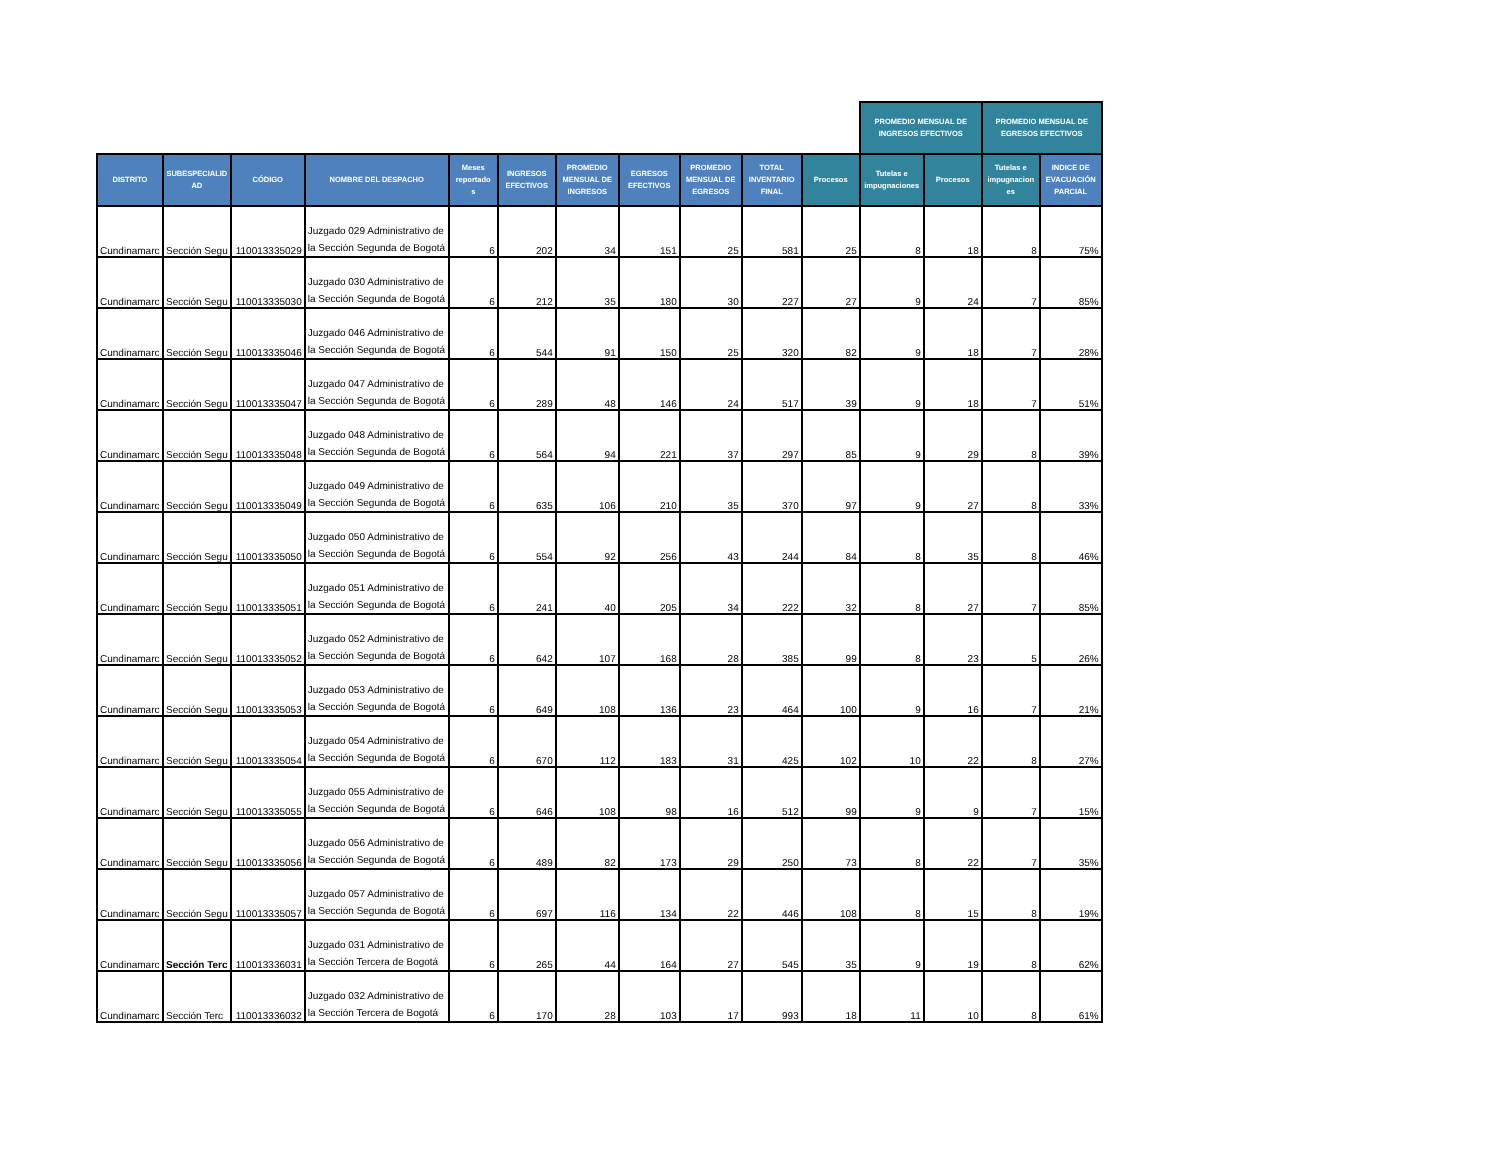| | | | | | | | | | | | PROMEDIO MENSUAL DE INGRESOS EFECTIVOS | | PROMEDIO MENSUAL DE EGRESOS EFECTIVOS | | |
| --- | --- | --- | --- | --- | --- | --- | --- | --- | --- | --- | --- | --- | --- | --- | --- |
| DISTRITO | SUBESPECIALID AD | CÓDIGO | NOMBRE DEL DESPACHO | Meses reportado s | INGRESOS EFECTIVOS | PROMEDIO MENSUAL DE INGRESOS | EGRESOS EFECTIVOS | PROMEDIO MENSUAL DE EGRESOS | TOTAL INVENTARIO FINAL | Procesos | Tutelas e impugnaciones | Procesos | Tutelas e impugnacion es | INDICE DE EVACUACIÓN PARCIAL | |
| Cundinamarc | Sección Segu | 110013335029 | Juzgado 029 Administrativo de la Sección Segunda de Bogotá | 6 | 202 | 34 | 151 | 25 | 581 | 25 | 8 | 18 | 8 | 75% | |
| Cundinamarc | Sección Segu | 110013335030 | Juzgado 030 Administrativo de la Sección Segunda de Bogotá | 6 | 212 | 35 | 180 | 30 | 227 | 27 | 9 | 24 | 7 | 85% | |
| Cundinamarc | Sección Segu | 110013335046 | Juzgado 046 Administrativo de la Sección Segunda de Bogotá | 6 | 544 | 91 | 150 | 25 | 320 | 82 | 9 | 18 | 7 | 28% | |
| Cundinamarc | Sección Segu | 110013335047 | Juzgado 047 Administrativo de la Sección Segunda de Bogotá | 6 | 289 | 48 | 146 | 24 | 517 | 39 | 9 | 18 | 7 | 51% | |
| Cundinamarc | Sección Segu | 110013335048 | Juzgado 048 Administrativo de la Sección Segunda de Bogotá | 6 | 564 | 94 | 221 | 37 | 297 | 85 | 9 | 29 | 8 | 39% | |
| Cundinamarc | Sección Segu | 110013335049 | Juzgado 049 Administrativo de la Sección Segunda de Bogotá | 6 | 635 | 106 | 210 | 35 | 370 | 97 | 9 | 27 | 8 | 33% | |
| Cundinamarc | Sección Segu | 110013335050 | Juzgado 050 Administrativo de la Sección Segunda de Bogotá | 6 | 554 | 92 | 256 | 43 | 244 | 84 | 8 | 35 | 8 | 46% | |
| Cundinamarc | Sección Segu | 110013335051 | Juzgado 051 Administrativo de la Sección Segunda de Bogotá | 6 | 241 | 40 | 205 | 34 | 222 | 32 | 8 | 27 | 7 | 85% | |
| Cundinamarc | Sección Segu | 110013335052 | Juzgado 052 Administrativo de la Sección Segunda de Bogotá | 6 | 642 | 107 | 168 | 28 | 385 | 99 | 8 | 23 | 5 | 26% | |
| Cundinamarc | Sección Segu | 110013335053 | Juzgado 053 Administrativo de la Sección Segunda de Bogotá | 6 | 649 | 108 | 136 | 23 | 464 | 100 | 9 | 16 | 7 | 21% | |
| Cundinamarc | Sección Segu | 110013335054 | Juzgado 054 Administrativo de la Sección Segunda de Bogotá | 6 | 670 | 112 | 183 | 31 | 425 | 102 | 10 | 22 | 8 | 27% | |
| Cundinamarc | Sección Segu | 110013335055 | Juzgado 055 Administrativo de la Sección Segunda de Bogotá | 6 | 646 | 108 | 98 | 16 | 512 | 99 | 9 | 9 | 7 | 15% | |
| Cundinamarc | Sección Segu | 110013335056 | Juzgado 056 Administrativo de la Sección Segunda de Bogotá | 6 | 489 | 82 | 173 | 29 | 250 | 73 | 8 | 22 | 7 | 35% | |
| Cundinamarc | Sección Segu | 110013335057 | Juzgado 057 Administrativo de la Sección Segunda de Bogotá | 6 | 697 | 116 | 134 | 22 | 446 | 108 | 8 | 15 | 8 | 19% | |
| Cundinamarc | Sección Terc | 110013336031 | Juzgado 031 Administrativo de la Sección Tercera de Bogotá | 6 | 265 | 44 | 164 | 27 | 545 | 35 | 9 | 19 | 8 | 62% | |
| Cundinamarc | Sección Terc | 110013336032 | Juzgado 032 Administrativo de la Sección Tercera de Bogotá | 6 | 170 | 28 | 103 | 17 | 993 | 18 | 11 | 10 | 8 | 61% | |